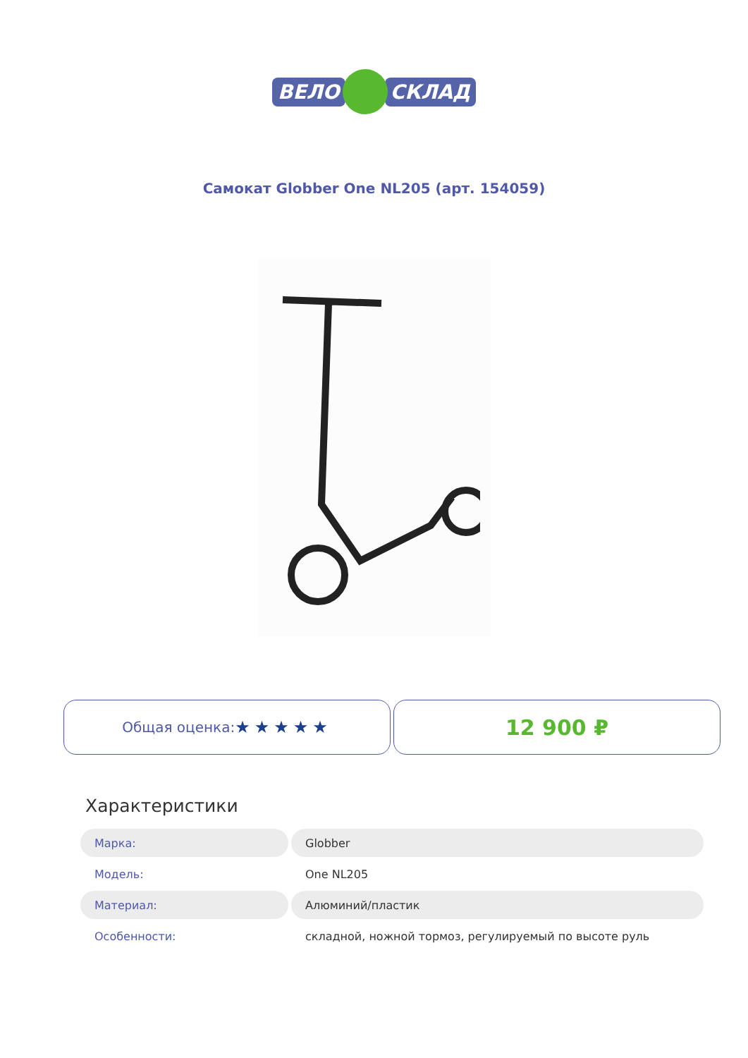ВЕЛО СКЛАД
Самокат Globber One NL205 (арт. 154059)
Общая оценка: ★★★★★
12 900 ₽
Характеристики
| Марка: | Globber |
| Модель: | One NL205 |
| Материал: | Алюминий/пластик |
| Особенности: | складной, ножной тормоз, регулируемый по высоте руль |